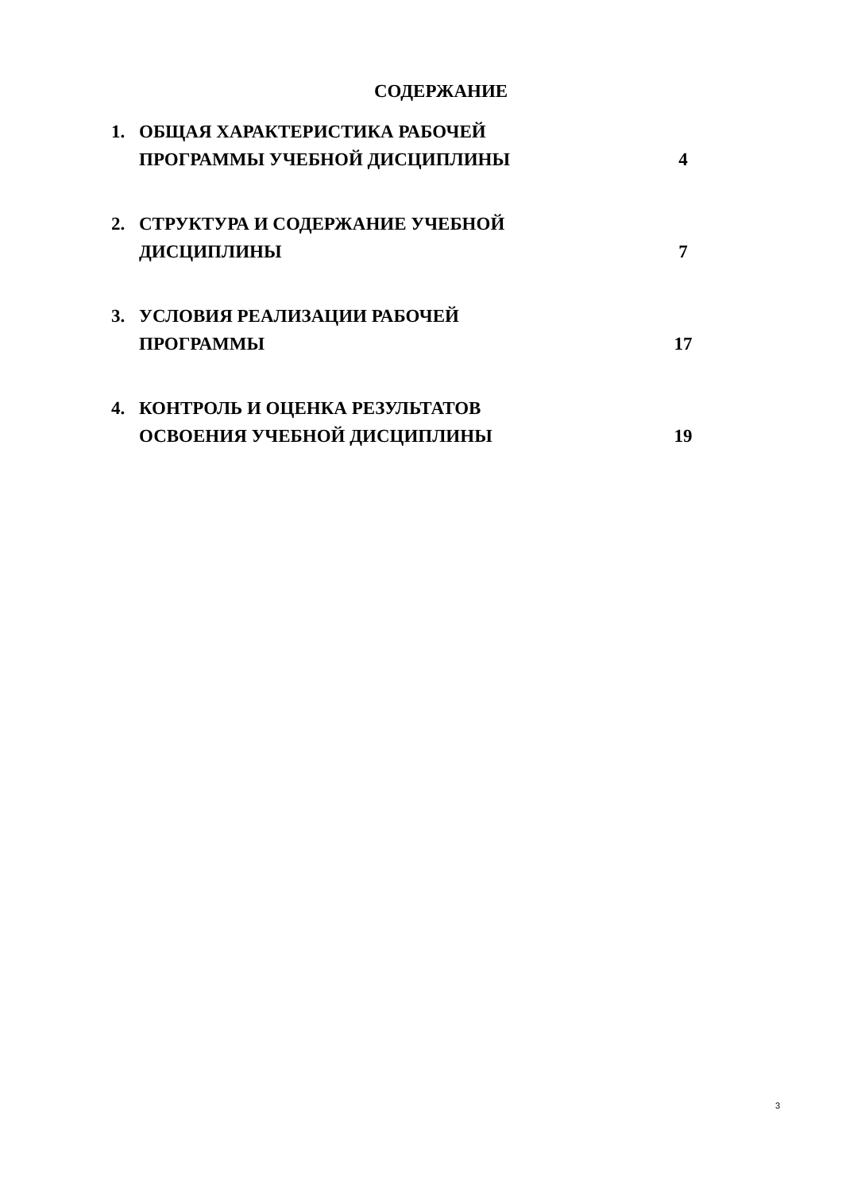СОДЕРЖАНИЕ
| 1. | ОБЩАЯ ХАРАКТЕРИСТИКА РАБОЧЕЙ ПРОГРАММЫ УЧЕБНОЙ ДИСЦИПЛИНЫ | 4 |
| 2. | СТРУКТУРА И СОДЕРЖАНИЕ УЧЕБНОЙ ДИСЦИПЛИНЫ | 7 |
| 3. | УСЛОВИЯ РЕАЛИЗАЦИИ РАБОЧЕЙ ПРОГРАММЫ | 17 |
| 4. | КОНТРОЛЬ И ОЦЕНКА РЕЗУЛЬТАТОВ ОСВОЕНИЯ УЧЕБНОЙ ДИСЦИПЛИНЫ | 19 |
3